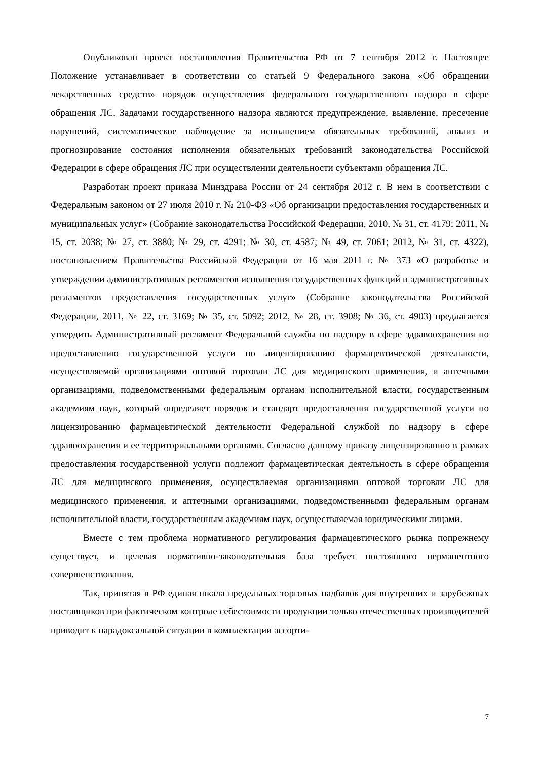Опубликован проект постановления Правительства РФ от 7 сентября 2012 г. Настоящее Положение устанавливает в соответствии со статьей 9 Федерального закона «Об обращении лекарственных средств» порядок осуществления федерального государственного надзора в сфере обращения ЛС. Задачами государственного надзора являются предупреждение, выявление, пресечение нарушений, систематическое наблюдение за исполнением обязательных требований, анализ и прогнозирование состояния исполнения обязательных требований законодательства Российской Федерации в сфере обращения ЛС при осуществлении деятельности субъектами обращения ЛС.
Разработан проект приказа Минздрава России от 24 сентября 2012 г. В нем в соответствии с Федеральным законом от 27 июля 2010 г. № 210-ФЗ «Об организации предоставления государственных и муниципальных услуг» (Собрание законодательства Российской Федерации, 2010, № 31, ст. 4179; 2011, № 15, ст. 2038; № 27, ст. 3880; № 29, ст. 4291; № 30, ст. 4587; № 49, ст. 7061; 2012, № 31, ст. 4322), постановлением Правительства Российской Федерации от 16 мая 2011 г. № 373 «О разработке и утверждении административных регламентов исполнения государственных функций и административных регламентов предоставления государственных услуг» (Собрание законодательства Российской Федерации, 2011, № 22, ст. 3169; № 35, ст. 5092; 2012, № 28, ст. 3908; № 36, ст. 4903) предлагается утвердить Административный регламент Федеральной службы по надзору в сфере здравоохранения по предоставлению государственной услуги по лицензированию фармацевтической деятельности, осуществляемой организациями оптовой торговли ЛС для медицинского применения, и аптечными организациями, подведомственными федеральным органам исполнительной власти, государственным академиям наук, который определяет порядок и стандарт предоставления государственной услуги по лицензированию фармацевтической деятельности Федеральной службой по надзору в сфере здравоохранения и ее территориальными органами. Согласно данному приказу лицензированию в рамках предоставления государственной услуги подлежит фармацевтическая деятельность в сфере обращения ЛС для медицинского применения, осуществляемая организациями оптовой торговли ЛС для медицинского применения, и аптечными организациями, подведомственными федеральным органам исполнительной власти, государственным академиям наук, осуществляемая юридическими лицами.
Вместе с тем проблема нормативного регулирования фармацевтического рынка попрежнему существует, и целевая нормативно-законодательная база требует постоянного перманентного совершенствования.
Так, принятая в РФ единая шкала предельных торговых надбавок для внутренних и зарубежных поставщиков при фактическом контроле себестоимости продукции только отечественных производителей приводит к парадоксальной ситуации в комплектации ассорти-
7